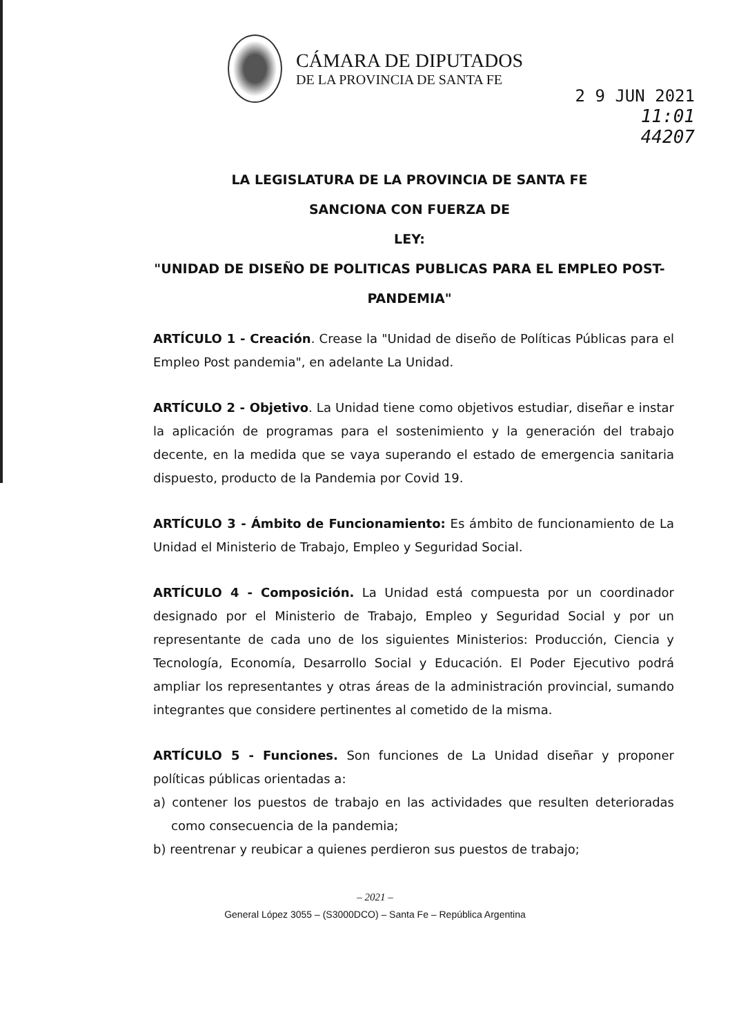CÁMARA DE DIPUTADOS
DE LA PROVINCIA DE SANTA FE
2 9 JUN 2021
11:01
44207
LA LEGISLATURA DE LA PROVINCIA DE SANTA FE
SANCIONA CON FUERZA DE
LEY:
"UNIDAD DE DISEÑO DE POLITICAS PUBLICAS PARA EL EMPLEO POST-PANDEMIA"
ARTÍCULO 1 - Creación. Crease la "Unidad de diseño de Políticas Públicas para el Empleo Post pandemia", en adelante La Unidad.
ARTÍCULO 2 - Objetivo. La Unidad tiene como objetivos estudiar, diseñar e instar la aplicación de programas para el sostenimiento y la generación del trabajo decente, en la medida que se vaya superando el estado de emergencia sanitaria dispuesto, producto de la Pandemia por Covid 19.
ARTÍCULO 3 - Ámbito de Funcionamiento: Es ámbito de funcionamiento de La Unidad el Ministerio de Trabajo, Empleo y Seguridad Social.
ARTÍCULO 4 - Composición. La Unidad está compuesta por un coordinador designado por el Ministerio de Trabajo, Empleo y Seguridad Social y por un representante de cada uno de los siguientes Ministerios: Producción, Ciencia y Tecnología, Economía, Desarrollo Social y Educación. El Poder Ejecutivo podrá ampliar los representantes y otras áreas de la administración provincial, sumando integrantes que considere pertinentes al cometido de la misma.
ARTÍCULO 5 - Funciones. Son funciones de La Unidad diseñar y proponer políticas públicas orientadas a:
a) contener los puestos de trabajo en las actividades que resulten deterioradas como consecuencia de la pandemia;
b) reentrenar y reubicar a quienes perdieron sus puestos de trabajo;
– 2021 –
General López 3055 – (S3000DCO) – Santa Fe – República Argentina